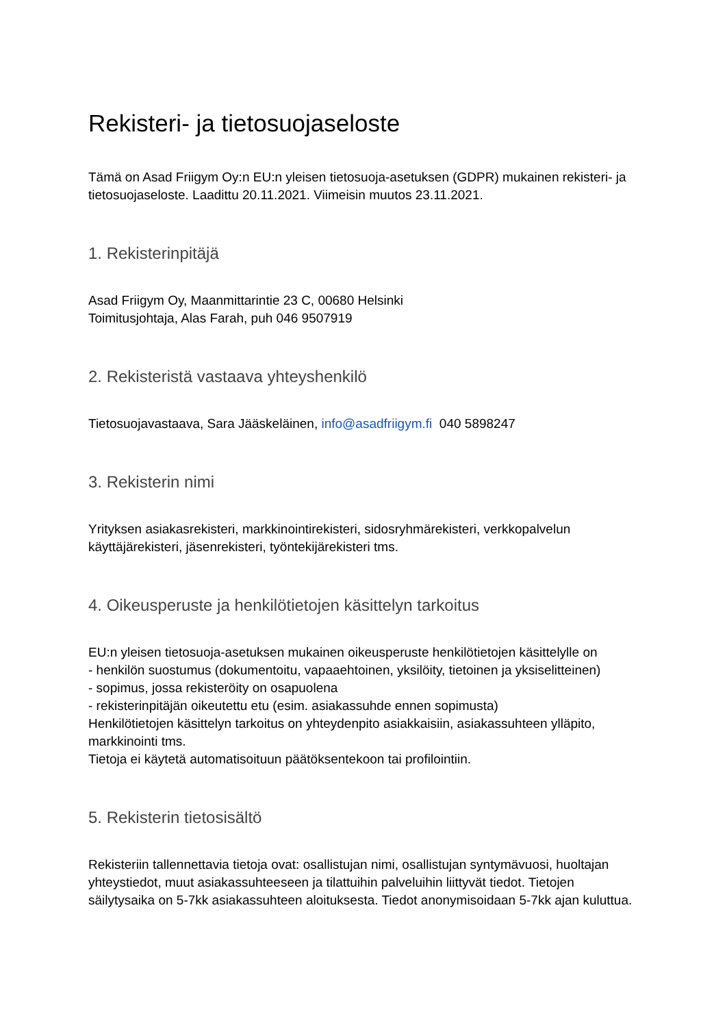Rekisteri- ja tietosuojaseloste
Tämä on Asad Friigym Oy:n EU:n yleisen tietosuoja-asetuksen (GDPR) mukainen rekisteri- ja tietosuojaseloste. Laadittu 20.11.2021. Viimeisin muutos 23.11.2021.
1. Rekisterinpitäjä
Asad Friigym Oy, Maanmittarintie 23 C, 00680 Helsinki
Toimitusjohtaja, Alas Farah, puh 046 9507919
2. Rekisteristä vastaava yhteyshenkilö
Tietosuojavastaava, Sara Jääskeläinen, info@asadfriigym.fi 040 5898247
3. Rekisterin nimi
Yrityksen asiakasrekisteri, markkinointirekisteri, sidosryhmärekisteri, verkkopalvelun käyttäjärekisteri, jäsenrekisteri, työntekijärekisteri tms.
4. Oikeusperuste ja henkilötietojen käsittelyn tarkoitus
EU:n yleisen tietosuoja-asetuksen mukainen oikeusperuste henkilötietojen käsittelylle on
- henkilön suostumus (dokumentoitu, vapaaehtoinen, yksilöity, tietoinen ja yksiselitteinen)
- sopimus, jossa rekisteröity on osapuolena
- rekisterinpitäjän oikeutettu etu (esim. asiakassuhde ennen sopimusta)
Henkilötietojen käsittelyn tarkoitus on yhteydenpito asiakkaisiin, asiakassuhteen ylläpito, markkinointi tms.
Tietoja ei käytetä automatisoituun päätöksentekoon tai profilointiin.
5. Rekisterin tietosisältö
Rekisteriin tallennettavia tietoja ovat: osallistujan nimi, osallistujan syntymävuosi, huoltajan yhteystiedot, muut asiakassuhteeseen ja tilattuihin palveluihin liittyvät tiedot. Tietojen säilytysaika on 5-7kk asiakassuhteen aloituksesta. Tiedot anonymisoidaan 5-7kk ajan kuluttua.